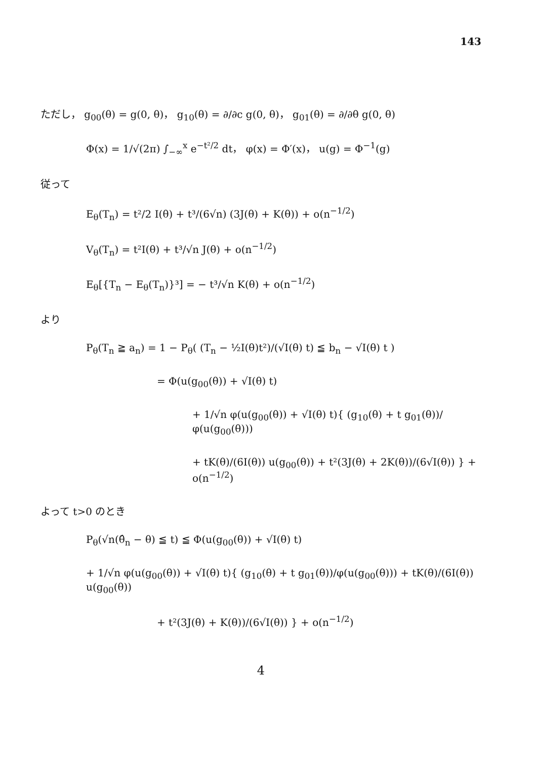143
ただし， g<sub>00</sub>(θ) = g(0, θ)， g<sub>10</sub>(θ) = ∂/∂c g(0, θ)， g<sub>01</sub>(θ) = ∂/∂θ g(0, θ)
Φ(x) = 1/√(2π) ∫<sub>−∞</sub><sup>x</sup> e<sup>−t²/2</sup> dt， φ(x) = Φ′(x)， u(g) = Φ<sup>−1</sup>(g)
従って
E<sub>θ</sub>(T<sub>n</sub>) = t²/2 I(θ) + t³/(6√n) (3J(θ) + K(θ)) + o(n<sup>−1/2</sup>)
V<sub>θ</sub>(T<sub>n</sub>) = t²I(θ) + t³/√n J(θ) + o(n<sup>−1/2</sup>)
E<sub>θ</sub>[{T<sub>n</sub> − E<sub>θ</sub>(T<sub>n</sub>)}³] = − t³/√n K(θ) + o(n<sup>−1/2</sup>)
より
P<sub>θ</sub>(T<sub>n</sub> ≧ a<sub>n</sub>) = 1 − P<sub>θ</sub>( (T<sub>n</sub> − ½I(θ)t²)/(√I(θ) t) ≦ b<sub>n</sub> − √I(θ) t )
= Φ(u(g<sub>00</sub>(θ)) + √I(θ) t)
+ 1/√n φ(u(g<sub>00</sub>(θ)) + √I(θ) t){ (g<sub>10</sub>(θ) + t g<sub>01</sub>(θ))/φ(u(g<sub>00</sub>(θ)))
+ tK(θ)/(6I(θ)) u(g<sub>00</sub>(θ)) + t²(3J(θ) + 2K(θ))/(6√I(θ)) } + o(n<sup>−1/2</sup>)
よって t>0 のとき
P<sub>θ</sub>(√n(θ̂<sub>n</sub> − θ) ≦ t) ≦ Φ(u(g<sub>00</sub>(θ)) + √I(θ) t)
+ 1/√n φ(u(g<sub>00</sub>(θ)) + √I(θ) t){ (g<sub>10</sub>(θ) + t g<sub>01</sub>(θ))/φ(u(g<sub>00</sub>(θ))) + tK(θ)/(6I(θ)) u(g<sub>00</sub>(θ))
+ t²(3J(θ) + K(θ))/(6√I(θ)) } + o(n<sup>−1/2</sup>)
4